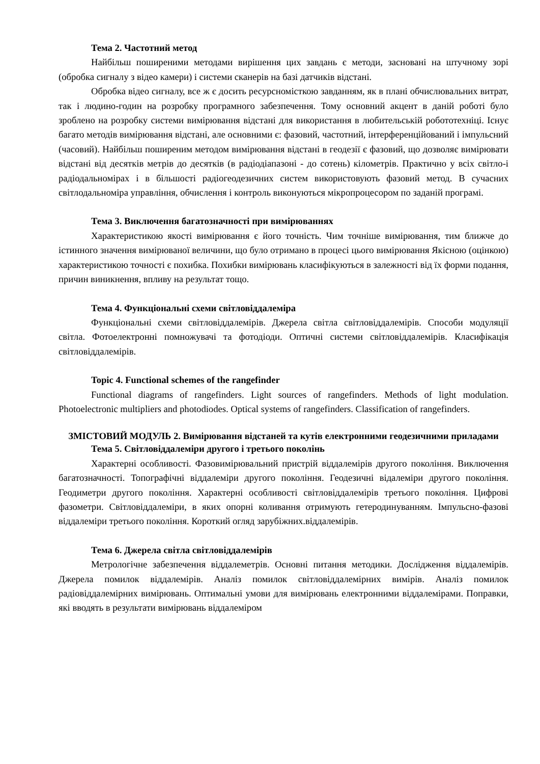Тема 2. Частотний метод
Найбільш поширеними методами вирішення цих завдань є методи, засновані на штучному зорі (обробка сигналу з відео камери) і системи сканерів на базі датчиків відстані.
Обробка відео сигналу, все ж є досить ресурсномісткою завданням, як в плані обчислювальних витрат, так і людино-годин на розробку програмного забезпечення. Тому основний акцент в даній роботі було зроблено на розробку системи вимірювання відстані для використання в любительській робототехніці. Існує багато методів вимірювання відстані, але основними є: фазовий, частотний, інтерференційований і імпульсний (часовий). Найбільш поширеним методом вимірювання відстані в геодезії є фазовий, що дозволяє вимірювати відстані від десятків метрів до десятків (в радіодіапазоні - до сотень) кілометрів. Практично у всіх світло-і радіодальномірах і в більшості радіогеодезичних систем використовують фазовий метод. В сучасних світлодальноміра управління, обчислення і контроль виконуються мікропроцесором по заданій програмі.
Тема 3. Виключення багатозначності при вимірюваннях
Характеристикою якості вимірювання є його точність. Чим точніше вимірювання, тим ближче до істинного значення вимірюваної величини, що було отримано в процесі цього вимірювання Якісною (оцінкою) характеристикою точності є похибка. Похибки вимірювань класифікуються в залежності від їх форми подання, причин виникнення, впливу на результат тощо.
Тема 4. Функціональні схеми світловіддалеміра
Функціональні схеми світловіддалемірів. Джерела світла світловіддалемірів. Способи модуляції світла. Фотоелектронні помножувачі та фотодіоди. Оптичні системи світловіддалемірів. Класифікація світловіддалемірів.
Topic 4. Functional schemes of the rangefinder
Functional diagrams of rangefinders. Light sources of rangefinders. Methods of light modulation. Photoelectronic multipliers and photodiodes. Optical systems of rangefinders. Classification of rangefinders.
ЗМІСТОВИЙ МОДУЛЬ 2. Вимірювання відстаней та кутів електронними геодезичними приладами
Тема 5. Світловіддалеміри другого і третього поколінь
Характерні особливості. Фазовимірювальний пристрій віддалемірів другого покоління. Виключення багатозначності. Топографічні віддалеміри другого покоління. Геодезичні відалеміри другого покоління. Геодиметри другого покоління. Характерні особливості світловіддалемірів третього покоління. Цифрові фазометри. Світловіддалеміри, в яких опорні коливання отримують гетеродинуванням. Імпульсно-фазові віддалеміри третього покоління. Короткий огляд зарубіжних.віддалемірів.
Тема 6. Джерела світла світловіддалемірів
Метрологічне забезпечення віддалеметрів. Основні питання методики. Дослідження віддалемірів. Джерела помилок віддалемірів. Аналіз помилок світловіддалемірних вимірів. Аналіз помилок радіовіддалемірних вимірювань. Оптимальні умови для вимірювань електронними віддалемірами. Поправки, які вводять в результати вимірювань віддалеміром